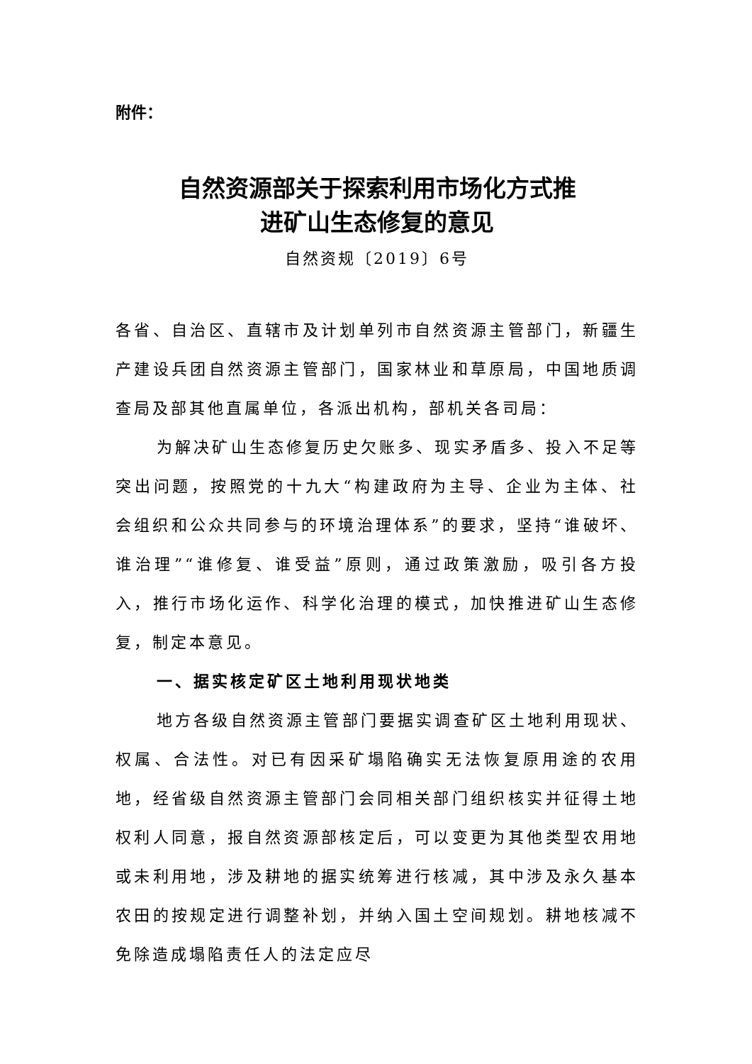附件：
自然资源部关于探索利用市场化方式推
进矿山生态修复的意见
自然资规〔2019〕6号
各省、自治区、直辖市及计划单列市自然资源主管部门，新疆生产建设兵团自然资源主管部门，国家林业和草原局，中国地质调查局及部其他直属单位，各派出机构，部机关各司局：
为解决矿山生态修复历史欠账多、现实矛盾多、投入不足等突出问题，按照党的十九大“构建政府为主导、企业为主体、社会组织和公众共同参与的环境治理体系”的要求，坚持“谁破坏、谁治理”“谁修复、谁受益”原则，通过政策激励，吸引各方投入，推行市场化运作、科学化治理的模式，加快推进矿山生态修复，制定本意见。
一、据实核定矿区土地利用现状地类
地方各级自然资源主管部门要据实调查矿区土地利用现状、权属、合法性。对已有因采矿塌陷确实无法恢复原用途的农用地，经省级自然资源主管部门会同相关部门组织核实并征得土地权利人同意，报自然资源部核定后，可以变更为其他类型农用地或未利用地，涉及耕地的据实统筹进行核减，其中涉及永久基本农田的按规定进行调整补划，并纳入国土空间规划。耕地核减不免除造成塌陷责任人的法定应尽